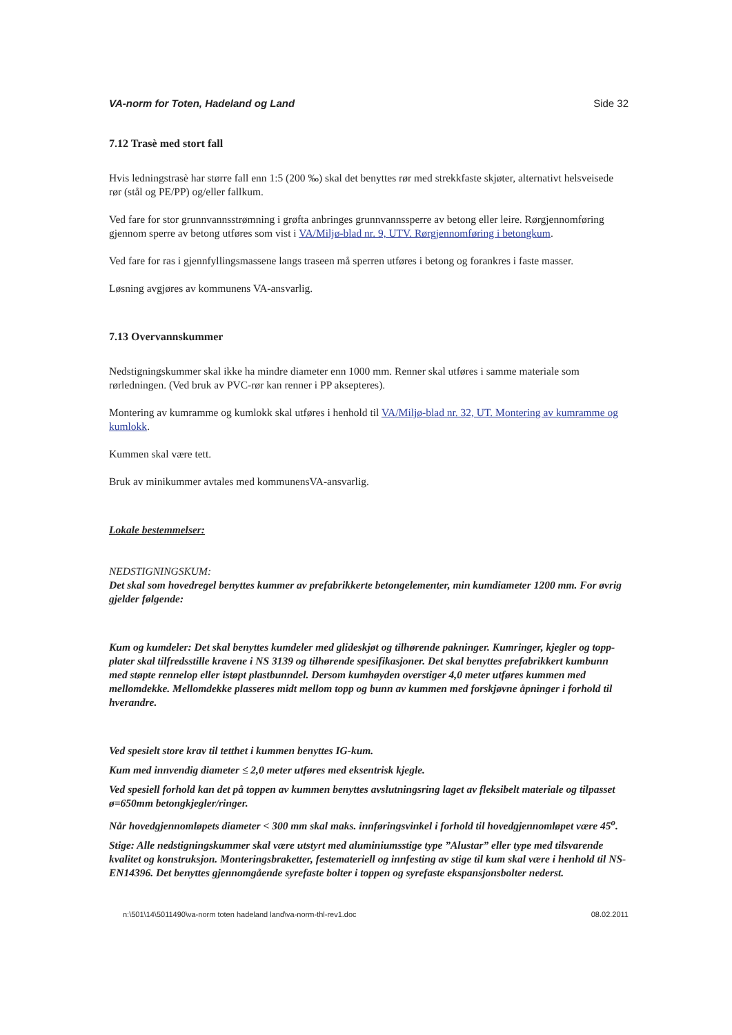VA-norm for Toten, Hadeland og Land Side 32
7.12 Trasè med stort fall
Hvis ledningstrasè har større fall enn 1:5 (200 ‰) skal det benyttes rør med strekkfaste skjøter, alternativt helsveisede rør (stål og PE/PP) og/eller fallkum.
Ved fare for stor grunnvannsstrømning i grøfta anbringes grunnvannssperre av betong eller leire. Rørgjennomføring gjennom sperre av betong utføres som vist i VA/Miljø-blad nr. 9, UTV. Rørgjennomføring i betongkum.
Ved fare for ras i gjennfyllingsmassene langs traseen må sperren utføres i betong og forankres i faste masser.
Løsning avgjøres av kommunens VA-ansvarlig.
7.13 Overvannskummer
Nedstigningskummer skal ikke ha mindre diameter enn 1000 mm. Renner skal utføres i samme materiale som rørledningen. (Ved bruk av PVC-rør kan renner i PP aksepteres).
Montering av kumramme og kumlokk skal utføres i henhold til VA/Miljø-blad nr. 32, UT. Montering av kumramme og kumlokk.
Kummen skal være tett.
Bruk av minikummer avtales med kommunensVA-ansvarlig.
Lokale bestemmelser:
NEDSTIGNINGSKUM:
Det skal som hovedregel benyttes kummer av prefabrikkerte betongelementer, min kumdiameter 1200 mm. For øvrig gjelder følgende:
Kum og kumdeler: Det skal benyttes kumdeler med glideskjøt og tilhørende pakninger. Kumringer, kjegler og topp-plater skal tilfredsstille kravene i NS 3139 og tilhørende spesifikasjoner. Det skal benyttes prefabrikkert kumbunn med støpte rennelop eller istøpt plastbunndel. Dersom kumhøyden overstiger 4,0 meter utføres kummen med mellomdekke. Mellomdekke plasseres midt mellom topp og bunn av kummen med forskjøvne åpninger i forhold til hverandre.
Ved spesielt store krav til tetthet i kummen benyttes IG-kum.
Kum med innvendig diameter ≤ 2,0 meter utføres med eksentrisk kjegle.
Ved spesiell forhold kan det på toppen av kummen benyttes avslutningsring laget av fleksibelt materiale og tilpasset ø=650mm betongkjegler/ringer.
Når hovedgjennomløpets diameter < 300 mm skal maks. innføringsvinkel i forhold til hovedgjennomløpet være 45<sup>o</sup>.
Stige: Alle nedstigningskummer skal være utstyrt med aluminiumsstige type ”Alustar” eller type med tilsvarende kvalitet og konstruksjon. Monteringsbraketter, festemateriell og innfesting av stige til kum skal være i henhold til NS-EN14396. Det benyttes gjennomgående syrefaste bolter i toppen og syrefaste ekspansjonsbolter nederst.
n:\501\14\5011490\va-norm toten hadeland land\va-norm-thl-rev1.doc 08.02.2011